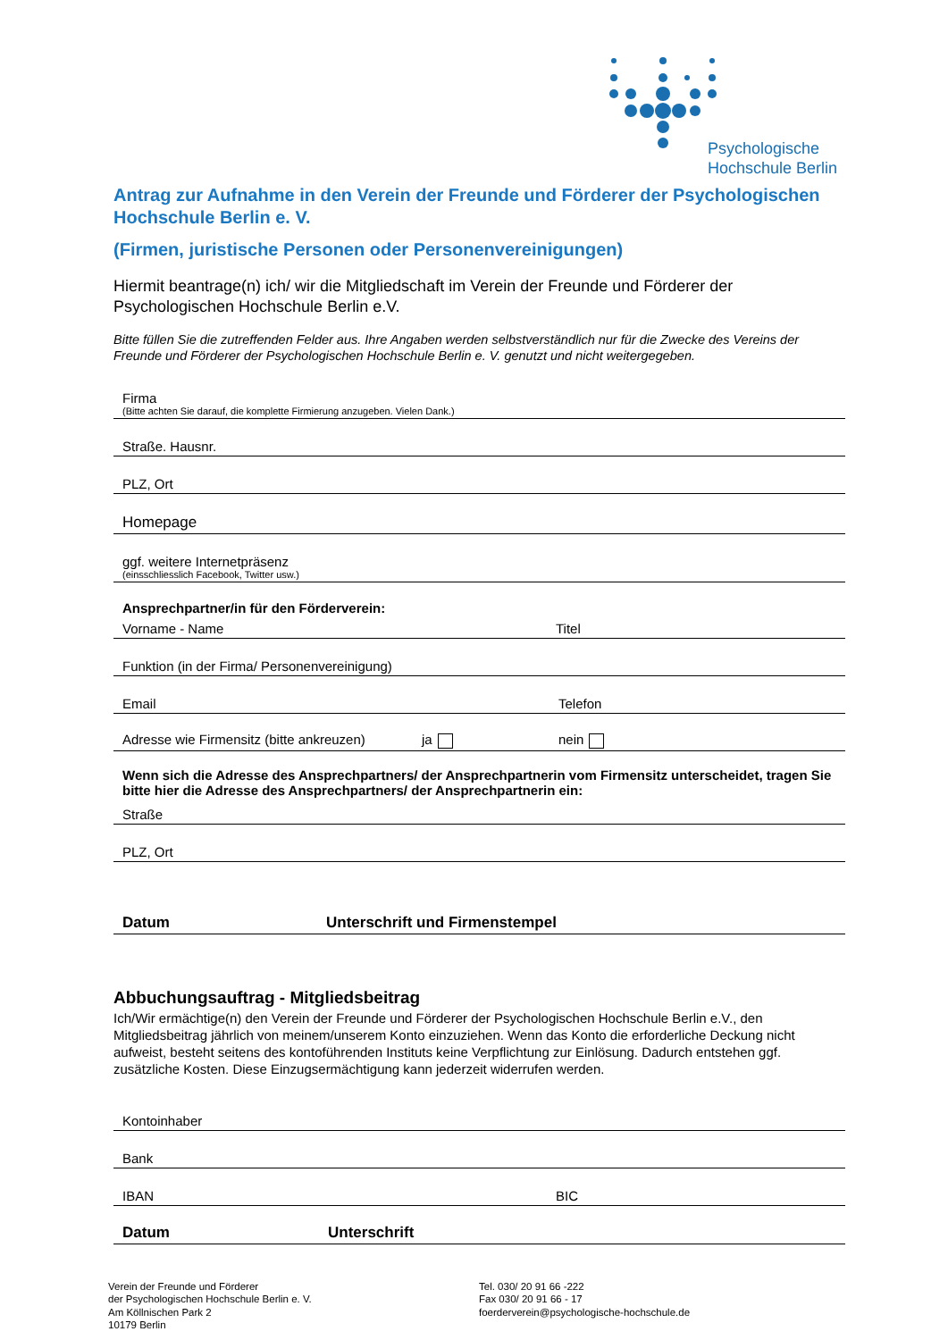Psychologische
Hochschule Berlin
Antrag zur Aufnahme in den Verein der Freunde und Förderer der Psychologischen Hochschule Berlin e. V.
(Firmen, juristische Personen oder Personenvereinigungen)
Hiermit beantrage(n) ich/ wir die Mitgliedschaft im Verein der Freunde und Förderer der Psychologischen Hochschule Berlin e.V.
Bitte füllen Sie die zutreffenden Felder aus. Ihre Angaben werden selbstverständlich nur für die Zwecke des Vereins der Freunde und Förderer der Psychologischen Hochschule Berlin e. V. genutzt und nicht weitergegeben.
Firma
(Bitte achten Sie darauf, die komplette Firmierung anzugeben. Vielen Dank.)
Straße. Hausnr.
PLZ, Ort
Homepage
ggf. weitere Internetpräsenz
(einsschliesslich Facebook, Twitter usw.)
Ansprechpartner/in für den Förderverein:
Vorname - Name Titel
Funktion (in der Firma/ Personenvereinigung)
Email Telefon
Adresse wie Firmensitz (bitte ankreuzen) ja nein
Wenn sich die Adresse des Ansprechpartners/ der Ansprechpartnerin vom Firmensitz unterscheidet, tragen Sie bitte hier die Adresse des Ansprechpartners/ der Ansprechpartnerin ein:
Straße
PLZ, Ort
Datum Unterschrift und Firmenstempel
Abbuchungsauftrag - Mitgliedsbeitrag
Ich/Wir ermächtige(n) den Verein der Freunde und Förderer der Psychologischen Hochschule Berlin e.V., den Mitgliedsbeitrag jährlich von meinem/unserem Konto einzuziehen. Wenn das Konto die erforderliche Deckung nicht aufweist, besteht seitens des kontoführenden Instituts keine Verpflichtung zur Einlösung. Dadurch entstehen ggf. zusätzliche Kosten. Diese Einzugsermächtigung kann jederzeit widerrufen werden.
Kontoinhaber
Bank
IBAN BIC
Datum Unterschrift
Verein der Freunde und Förderer
der Psychologischen Hochschule Berlin e. V.
Am Köllnischen Park 2
10179 Berlin
Tel. 030/ 20 91 66 -222
Fax 030/ 20 91 66 - 17
foerderverein@psychologische-hochschule.de